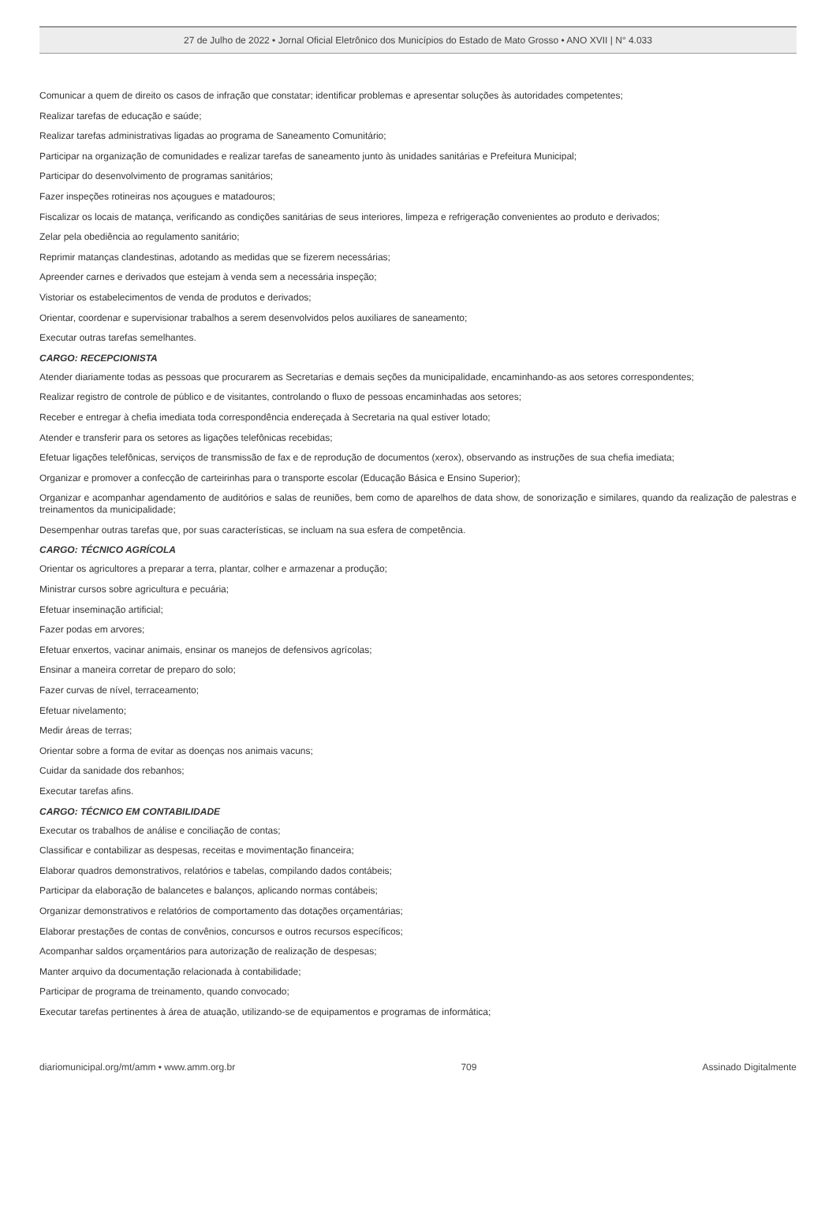27 de Julho de 2022 • Jornal Oficial Eletrônico dos Municípios do Estado de Mato Grosso • ANO XVII | N° 4.033
Comunicar a quem de direito os casos de infração que constatar; identificar problemas e apresentar soluções às autoridades competentes;
Realizar tarefas de educação e saúde;
Realizar tarefas administrativas ligadas ao programa de Saneamento Comunitário;
Participar na organização de comunidades e realizar tarefas de saneamento junto às unidades sanitárias e Prefeitura Municipal;
Participar do desenvolvimento de programas sanitários;
Fazer inspeções rotineiras nos açougues e matadouros;
Fiscalizar os locais de matança, verificando as condições sanitárias de seus interiores, limpeza e refrigeração convenientes ao produto e derivados;
Zelar pela obediência ao regulamento sanitário;
Reprimir matanças clandestinas, adotando as medidas que se fizerem necessárias;
Apreender carnes e derivados que estejam à venda sem a necessária inspeção;
Vistoriar os estabelecimentos de venda de produtos e derivados;
Orientar, coordenar e supervisionar trabalhos a serem desenvolvidos pelos auxiliares de saneamento;
Executar outras tarefas semelhantes.
CARGO: RECEPCIONISTA
Atender diariamente todas as pessoas que procurarem as Secretarias e demais seções da municipalidade, encaminhando-as aos setores correspondentes;
Realizar registro de controle de público e de visitantes, controlando o fluxo de pessoas encaminhadas aos setores;
Receber e entregar à chefia imediata toda correspondência endereçada à Secretaria na qual estiver lotado;
Atender e transferir para os setores as ligações telefônicas recebidas;
Efetuar ligações telefônicas, serviços de transmissão de fax e de reprodução de documentos (xerox), observando as instruções de sua chefia imediata;
Organizar e promover a confecção de carteirinhas para o transporte escolar (Educação Básica e Ensino Superior);
Organizar e acompanhar agendamento de auditórios e salas de reuniões, bem como de aparelhos de data show, de sonorização e similares, quando da realização de palestras e treinamentos da municipalidade;
Desempenhar outras tarefas que, por suas características, se incluam na sua esfera de competência.
CARGO: TÉCNICO AGRÍCOLA
Orientar os agricultores a preparar a terra, plantar, colher e armazenar a produção;
Ministrar cursos sobre agricultura e pecuária;
Efetuar inseminação artificial;
Fazer podas em arvores;
Efetuar enxertos, vacinar animais, ensinar os manejos de defensivos agrícolas;
Ensinar a maneira corretar de preparo do solo;
Fazer curvas de nível, terraceamento;
Efetuar nivelamento;
Medir áreas de terras;
Orientar sobre a forma de evitar as doenças nos animais vacuns;
Cuidar da sanidade dos rebanhos;
Executar tarefas afins.
CARGO: TÉCNICO EM CONTABILIDADE
Executar os trabalhos de análise e conciliação de contas;
Classificar e contabilizar as despesas, receitas e movimentação financeira;
Elaborar quadros demonstrativos, relatórios e tabelas, compilando dados contábeis;
Participar da elaboração de balancetes e balanços, aplicando normas contábeis;
Organizar demonstrativos e relatórios de comportamento das dotações orçamentárias;
Elaborar prestações de contas de convênios, concursos e outros recursos específicos;
Acompanhar saldos orçamentários para autorização de realização de despesas;
Manter arquivo da documentação relacionada à contabilidade;
Participar de programa de treinamento, quando convocado;
Executar tarefas pertinentes à área de atuação, utilizando-se de equipamentos e programas de informática;
diariomunicipal.org/mt/amm • www.amm.org.br 709 Assinado Digitalmente